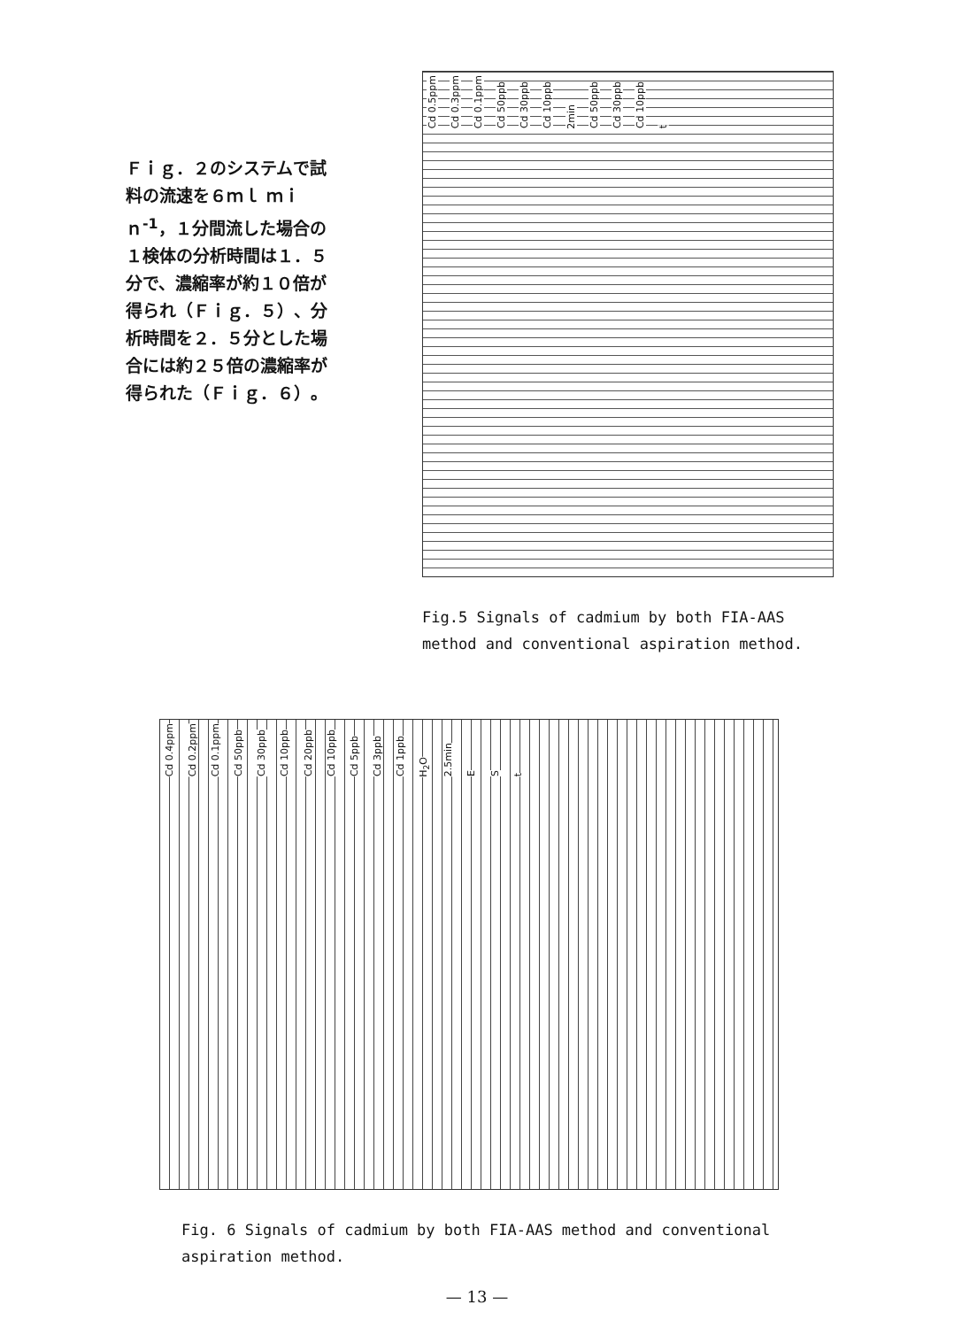Ｆｉｇ．２のシステムで試料の流速を６ｍｌ ｍｉｎ<sup>-1</sup>，１分間流した場合の１検体の分析時間は１．５分で、濃縮率が約１０倍が得られ（Ｆｉｇ．５）、分析時間を２．５分とした場合には約２５倍の濃縮率が得られた（Ｆｉｇ．６）。
Cd 0.5ppm Cd 0.3ppm Cd 0.1ppm Cd 50ppb Cd 30ppb Cd 10ppb 2min Cd 50ppb Cd 30ppb Cd 10ppb t
Fig.5 Signals of cadmium by both FIA-AAS method and conventional aspiration method.
Cd 0.4ppm Cd 0.2ppm Cd 0.1ppm Cd 50ppb Cd 30ppb Cd 10ppb Cd 20ppb Cd 10ppb Cd 5ppb Cd 3ppb Cd 1ppb H<sub>2</sub>O 2.5min E S t
Fig. 6 Signals of cadmium by both FIA-AAS method and conventional aspiration method.
— 13 —